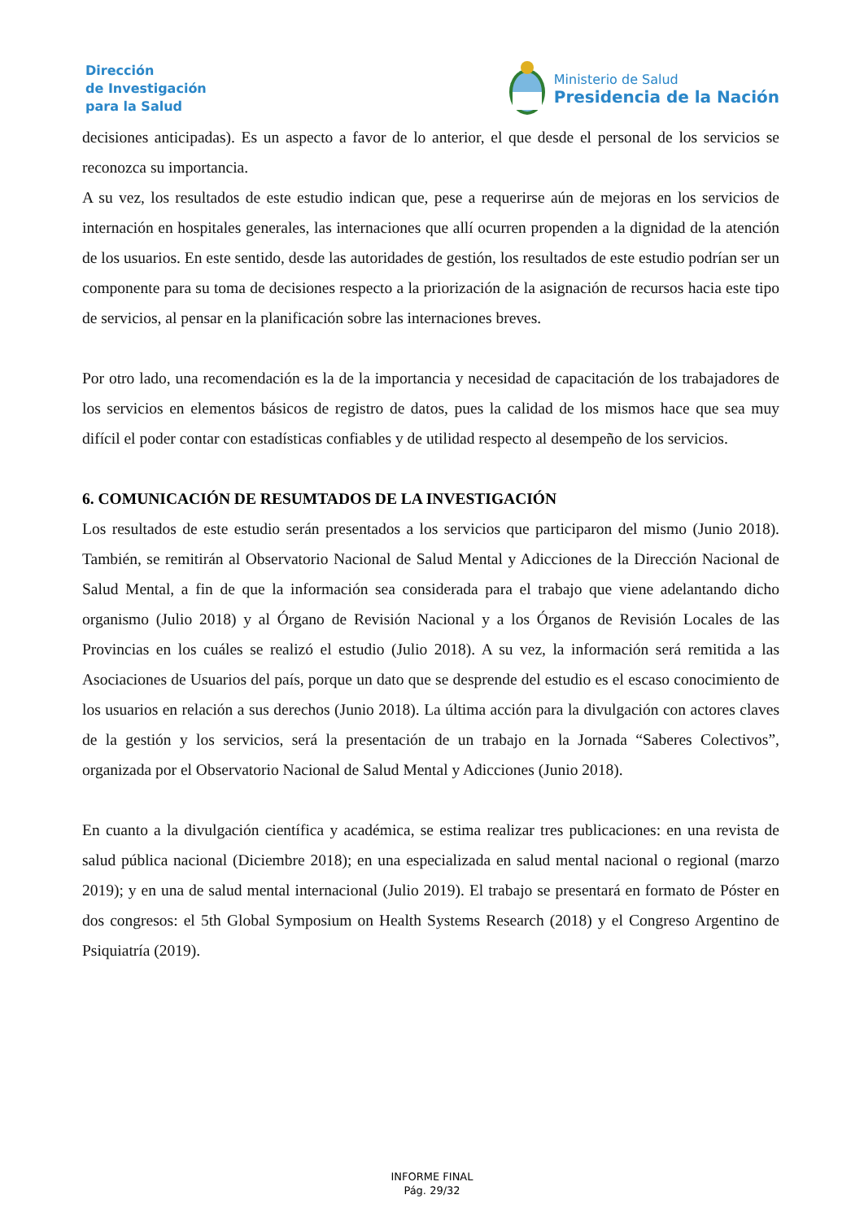Dirección
de Investigación
para la Salud
Ministerio de Salud
Presidencia de la Nación
decisiones anticipadas). Es un aspecto a favor de lo anterior, el que desde el personal de los servicios se reconozca su importancia.
A su vez, los resultados de este estudio indican que, pese a requerirse aún de mejoras en los servicios de internación en hospitales generales, las internaciones que allí ocurren propenden a la dignidad de la atención de los usuarios. En este sentido, desde las autoridades de gestión, los resultados de este estudio podrían ser un componente para su toma de decisiones respecto a la priorización de la asignación de recursos hacia este tipo de servicios, al pensar en la planificación sobre las internaciones breves.
Por otro lado, una recomendación es la de la importancia y necesidad de capacitación de los trabajadores de los servicios en elementos básicos de registro de datos, pues la calidad de los mismos hace que sea muy difícil el poder contar con estadísticas confiables y de utilidad respecto al desempeño de los servicios.
6. COMUNICACIÓN DE RESUMTADOS DE LA INVESTIGACIÓN
Los resultados de este estudio serán presentados a los servicios que participaron del mismo (Junio 2018). También, se remitirán al Observatorio Nacional de Salud Mental y Adicciones de la Dirección Nacional de Salud Mental, a fin de que la información sea considerada para el trabajo que viene adelantando dicho organismo (Julio 2018) y al Órgano de Revisión Nacional y a los Órganos de Revisión Locales de las Provincias en los cuáles se realizó el estudio (Julio 2018). A su vez, la información será remitida a las Asociaciones de Usuarios del país, porque un dato que se desprende del estudio es el escaso conocimiento de los usuarios en relación a sus derechos (Junio 2018). La última acción para la divulgación con actores claves de la gestión y los servicios, será la presentación de un trabajo en la Jornada “Saberes Colectivos”, organizada por el Observatorio Nacional de Salud Mental y Adicciones (Junio 2018).
En cuanto a la divulgación científica y académica, se estima realizar tres publicaciones: en una revista de salud pública nacional (Diciembre 2018); en una especializada en salud mental nacional o regional (marzo 2019); y en una de salud mental internacional (Julio 2019). El trabajo se presentará en formato de Póster en dos congresos: el 5th Global Symposium on Health Systems Research (2018) y el Congreso Argentino de Psiquiatría (2019).
INFORME FINAL
Pág. 29/32